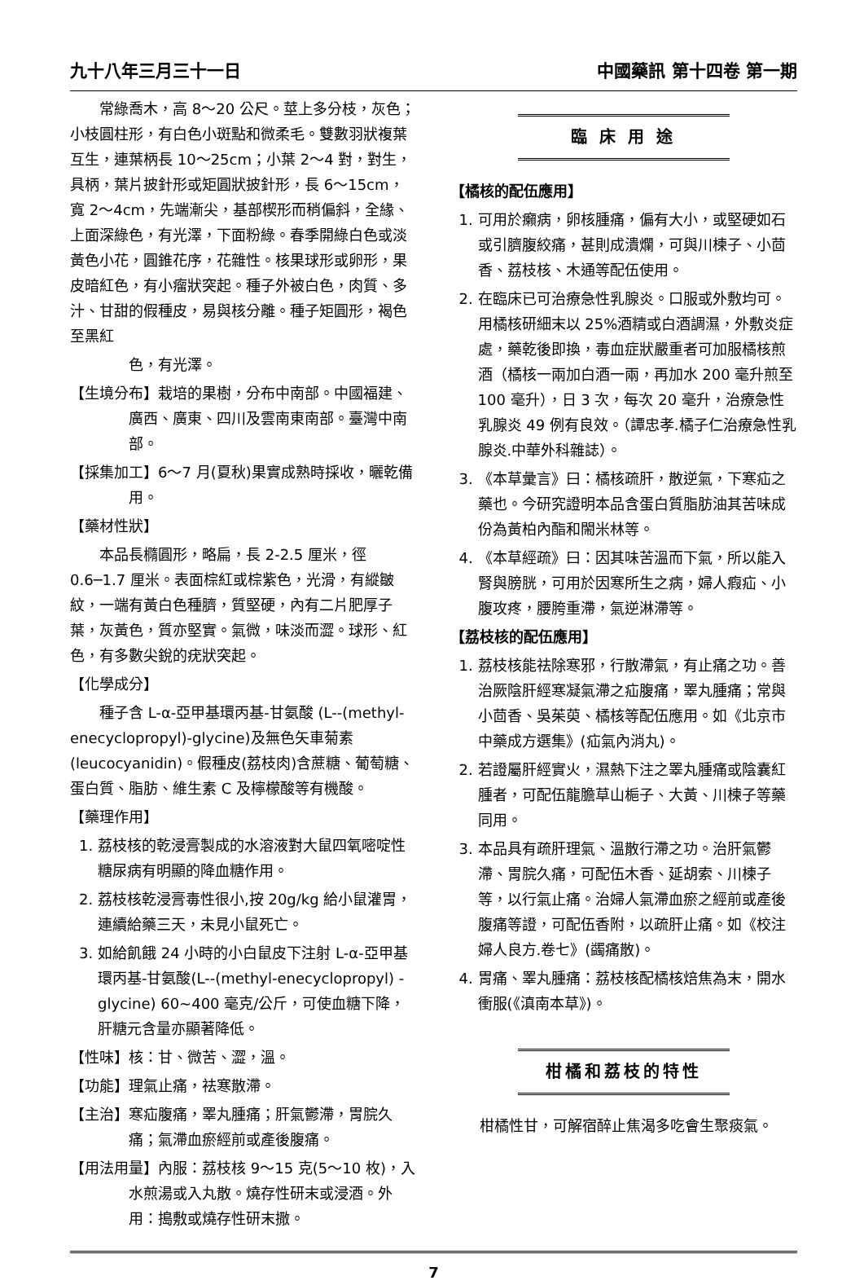九十八年三月三十一日 中國藥訊 第十四卷 第一期
常綠喬木，高 8～20 公尺。莖上多分枝，灰色；小枝圓柱形，有白色小斑點和微柔毛。雙數羽狀複葉互生，連葉柄長 10～25cm；小葉 2～4 對，對生，具柄，葉片披針形或矩圓狀披針形，長 6～15cm，寬 2～4cm，先端漸尖，基部楔形而稍偏斜，全緣、上面深綠色，有光澤，下面粉綠。春季開綠白色或淡黃色小花，圓錐花序，花雜性。核果球形或卵形，果皮暗紅色，有小瘤狀突起。種子外被白色，肉質、多汁、甘甜的假種皮，易與核分離。種子矩圓形，褐色至黑紅
色，有光澤。
【生境分布】栽培的果樹，分布中南部。中國福建、廣西、廣東、四川及雲南東南部。臺灣中南部。
【採集加工】6～7 月(夏秋)果實成熟時採收，曬乾備用。
【藥材性狀】
本品長橢圓形，略扁，長 2-2.5 厘米，徑 0.6─1.7 厘米。表面棕紅或棕紫色，光滑，有縱皺紋，一端有黃白色種臍，質堅硬，內有二片肥厚子葉，灰黃色，質亦堅實。氣微，味淡而澀。球形、紅色，有多數尖銳的疣狀突起。
【化學成分】
種子含 L-α-亞甲基環丙基-甘氨酸 (L--(methyl-enecyclopropyl)-glycine)及無色矢車菊素(leucocyanidin)。假種皮(荔枝肉)含蔗糖、葡萄糖、蛋白質、脂肪、維生素 C 及檸檬酸等有機酸。
【藥理作用】
1. 荔枝核的乾浸膏製成的水溶液對大鼠四氧嘧啶性糖尿病有明顯的降血糖作用。
2. 荔枝核乾浸膏毒性很小,按 20g/kg 給小鼠灌胃，連續給藥三天，未見小鼠死亡。
3. 如給飢餓 24 小時的小白鼠皮下注射 L-α-亞甲基環丙基-甘氨酸(L--(methyl-enecyclopropyl) -glycine) 60~400 毫克/公斤，可使血糖下降，肝糖元含量亦顯著降低。
【性味】核：甘、微苦、澀，溫。
【功能】理氣止痛，祛寒散滯。
【主治】寒疝腹痛，睪丸腫痛；肝氣鬱滯，胃脘久痛；氣滯血瘀經前或產後腹痛。
【用法用量】內服：荔枝核 9～15 克(5～10 枚)，入水煎湯或入丸散。燒存性研末或浸酒。外用：搗敷或燒存性研末撒。
臨 床 用 途
【橘核的配伍應用】
1. 可用於癩病，卵核腫痛，偏有大小，或堅硬如石或引臍腹絞痛，甚則成潰爛，可與川楝子、小茴香、荔枝核、木通等配伍使用。
2. 在臨床已可治療急性乳腺炎。口服或外敷均可。用橘核研細末以 25%酒精或白酒調濕，外敷炎症處，藥乾後即換，毒血症狀嚴重者可加服橘核煎酒（橘核一兩加白酒一兩，再加水 200 毫升煎至 100 毫升），日 3 次，每次 20 毫升，治療急性乳腺炎 49 例有良效。（譚忠孝.橘子仁治療急性乳腺炎.中華外科雜誌）。
3. 《本草彙言》曰：橘核疏肝，散逆氣，下寒疝之藥也。今研究證明本品含蛋白質脂肪油其苦味成份為黃柏內酯和閙米林等。
4. 《本草經疏》曰：因其味苦溫而下氣，所以能入腎與膀胱，可用於因寒所生之病，婦人瘕疝、小腹攻疼，腰胯重滯，氣逆淋滯等。
【荔枝核的配伍應用】
1. 荔枝核能祛除寒邪，行散滯氣，有止痛之功。善治厥陰肝經寒凝氣滯之疝腹痛，睪丸腫痛；常與小茴香、吳茱萸、橘核等配伍應用。如《北京市中藥成方選集》(疝氣內消丸)。
2. 若證屬肝經實火，濕熱下注之睪丸腫痛或陰囊紅腫者，可配伍龍膽草山梔子、大黃、川楝子等藥同用。
3. 本品具有疏肝理氣、溫散行滯之功。治肝氣鬱滯、胃脘久痛，可配伍木香、延胡索、川楝子等，以行氣止痛。治婦人氣滯血瘀之經前或產後腹痛等證，可配伍香附，以疏肝止痛。如《校注婦人良方.卷七》(蠲痛散)。
4. 胃痛、睪丸腫痛：荔枝核配橘核焙焦為末，開水衝服(《滇南本草》)。
柑橘和荔枝的特性
柑橘性甘，可解宿醉止焦渴多吃會生聚痰氣。
7